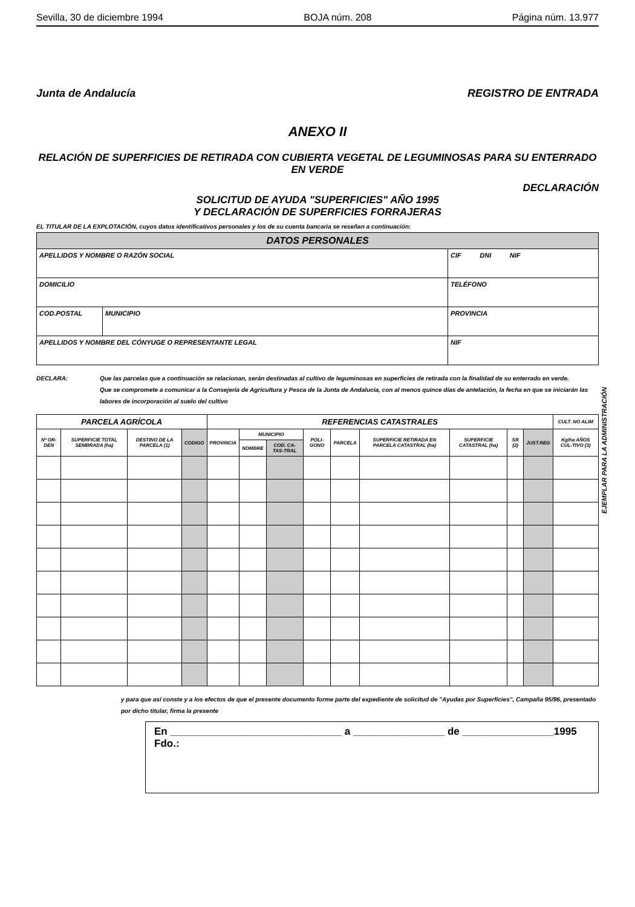Sevilla, 30 de diciembre 1994 BOJA núm. 208 Página núm. 13.977
Junta de Andalucía REGISTRO DE ENTRADA
ANEXO II
RELACIÓN DE SUPERFICIES DE RETIRADA CON CUBIERTA VEGETAL DE LEGUMINOSAS PARA SU ENTERRADO EN VERDE
DECLARACIÓN
SOLICITUD DE AYUDA "SUPERFICIES" AÑO 1995
Y DECLARACIÓN DE SUPERFICIES FORRAJERAS
EL TITULAR DE LA EXPLOTACIÓN, cuyos datos identificativos personales y los de su cuenta bancaria se reseñan a continuación:
| DATOS PERSONALES | | |
| --- | --- | --- |
| APELLIDOS Y NOMBRE O RAZÓN SOCIAL | | CIF DNI NIF |
| DOMICILIO | | TELÉFONO |
| COD.POSTAL | MUNICIPIO | PROVINCIA |
| APELLIDOS Y NOMBRE DEL CÓNYUGE O REPRESENTANTE LEGAL | | NIF |
DECLARA: Que las parcelas que a continuación se relacionan, serán destinadas al cultivo de leguminosas en superficies de retirada con la finalidad de su enterrado en verde.
Que se compromete a comunicar a la Consejería de Agricultura y Pesca de la Junta de Andalucía, con al menos quince días de antelación, la fecha en que se iniciarán las labores de incorporación al suelo del cultivo
| PARCELA AGRÍCOLA | | | | REFERENCIAS CATASTRALES | | | | | | | | | CULT. NO ALIM |
| --- | --- | --- | --- | --- | --- | --- | --- | --- | --- | --- | --- | --- | --- |
| Nº OR-DEN | SUPERFICIE TOTAL SEMBRADA (ha) | DESTINO DE LA PARCELA (1) | CODIGO | PROVINCIA | MUNICIPIO | | POLI-GONO | PARCELA | SUPERFICIE RETIRADA EN PARCELA CATASTRAL (ha) | SUPERFICIE CATASTRAL (ha) | SR (2) | JUST.REG | Kg/ha AÑOS CUL-TIVO (3) |
| | | | | | NOMBRE | COD. CA-TAS-TRAL | | | | | | | |
y para que así conste y a los efectos de que el presente documento forme parte del expediente de solicitud de "Ayudas por Superficies", Campaña 95/96, presentado por dicho titular, firma la presente
En ______________________________ a ________________ de ________________1995
Fdo.:
EJEMPLAR PARA LA ADMINISTRACIÓN